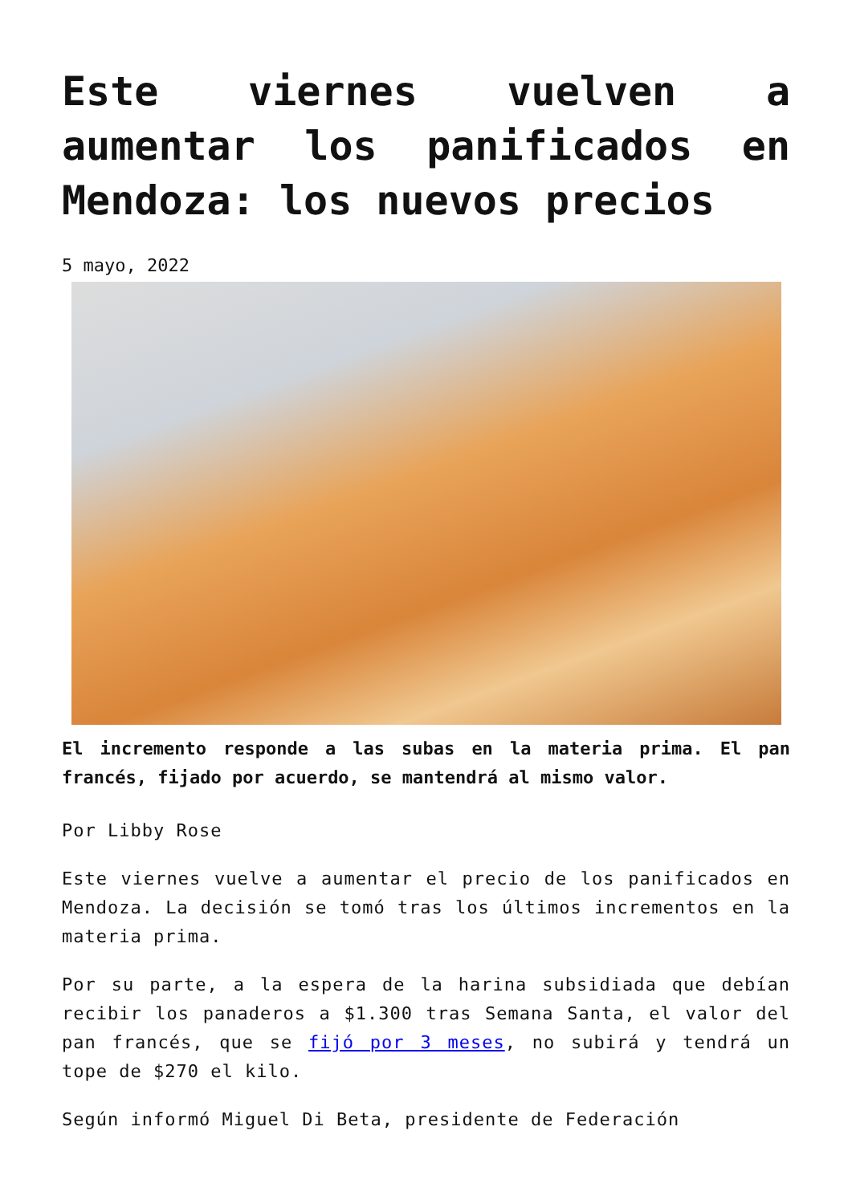Este viernes vuelven a aumentar los panificados en Mendoza: los nuevos precios
5 mayo, 2022
El incremento responde a las subas en la materia prima. El pan francés, fijado por acuerdo, se mantendrá al mismo valor.
Por Libby Rose
Este viernes vuelve a aumentar el precio de los panificados en Mendoza. La decisión se tomó tras los últimos incrementos en la materia prima.
Por su parte, a la espera de la harina subsidiada que debían recibir los panaderos a $1.300 tras Semana Santa, el valor del pan francés, que se fijó por 3 meses, no subirá y tendrá un tope de $270 el kilo.
Según informó Miguel Di Beta, presidente de Federación